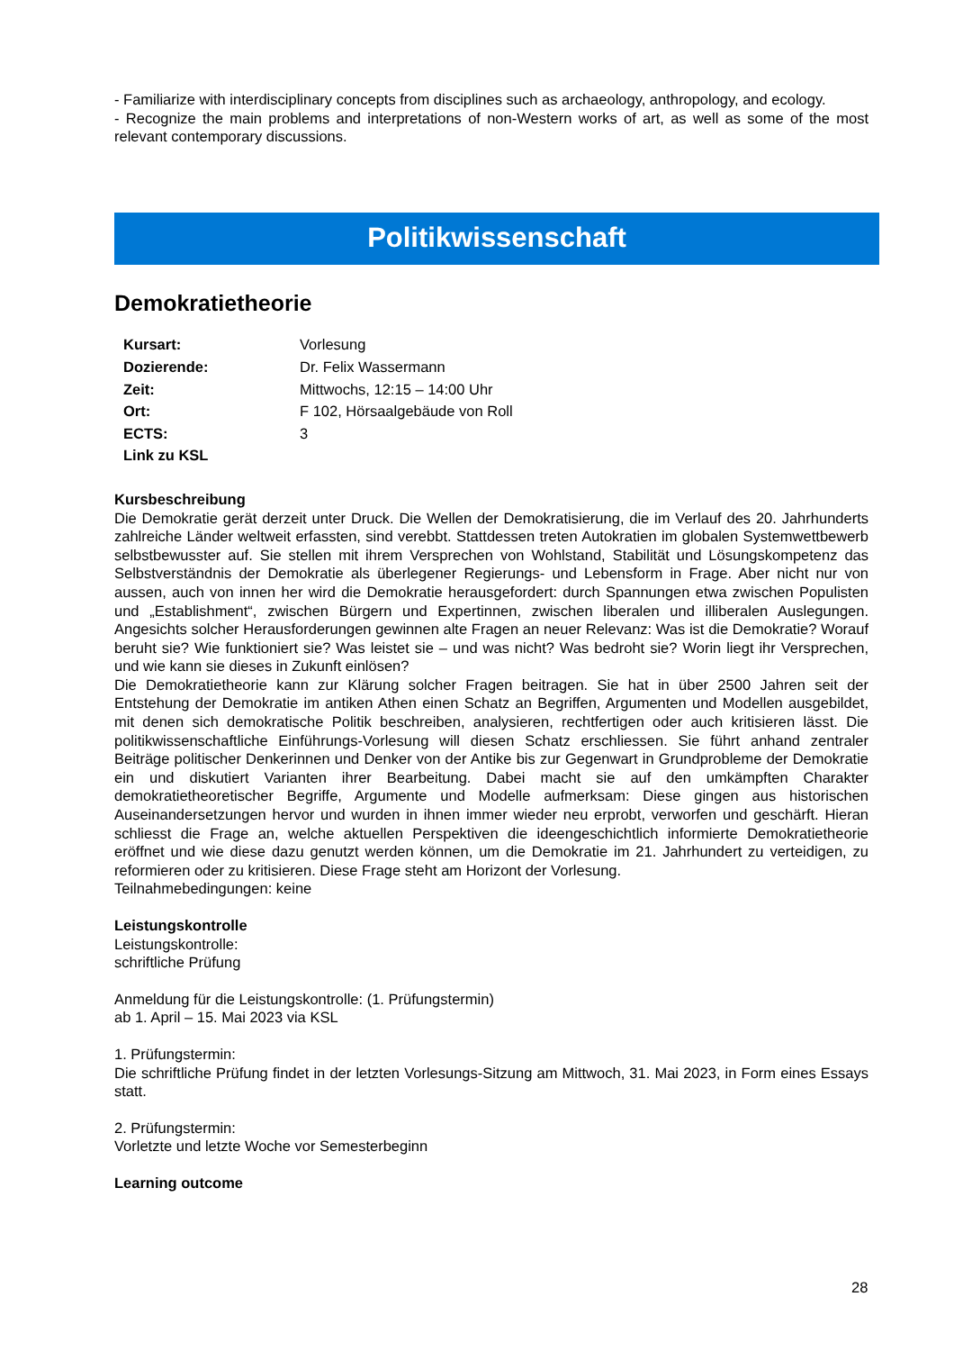- Familiarize with interdisciplinary concepts from disciplines such as archaeology, anthropology, and ecology.
- Recognize the main problems and interpretations of non-Western works of art, as well as some of the most relevant contemporary discussions.
Politikwissenschaft
Demokratietheorie
| Kursart: | Vorlesung |
| Dozierende: | Dr. Felix Wassermann |
| Zeit: | Mittwochs, 12:15 – 14:00 Uhr |
| Ort: | F 102, Hörsaalgebäude von Roll |
| ECTS: | 3 |
| Link zu KSL | |
Kursbeschreibung
Die Demokratie gerät derzeit unter Druck. Die Wellen der Demokratisierung, die im Verlauf des 20. Jahrhunderts zahlreiche Länder weltweit erfassten, sind verebbt. Stattdessen treten Autokratien im globalen Systemwettbewerb selbstbewusster auf. Sie stellen mit ihrem Versprechen von Wohlstand, Stabilität und Lösungskompetenz das Selbstverständnis der Demokratie als überlegener Regierungs- und Lebensform in Frage. Aber nicht nur von aussen, auch von innen her wird die Demokratie herausgefordert: durch Spannungen etwa zwischen Populisten und „Establishment“, zwischen Bürgern und Expertinnen, zwischen liberalen und illiberalen Auslegungen. Angesichts solcher Herausforderungen gewinnen alte Fragen an neuer Relevanz: Was ist die Demokratie? Worauf beruht sie? Wie funktioniert sie? Was leistet sie – und was nicht? Was bedroht sie? Worin liegt ihr Versprechen, und wie kann sie dieses in Zukunft einlösen?
Die Demokratietheorie kann zur Klärung solcher Fragen beitragen. Sie hat in über 2500 Jahren seit der Entstehung der Demokratie im antiken Athen einen Schatz an Begriffen, Argumenten und Modellen ausgebildet, mit denen sich demokratische Politik beschreiben, analysieren, rechtfertigen oder auch kritisieren lässt. Die politikwissenschaftliche Einführungs-Vorlesung will diesen Schatz erschliessen. Sie führt anhand zentraler Beiträge politischer Denkerinnen und Denker von der Antike bis zur Gegenwart in Grundprobleme der Demokratie ein und diskutiert Varianten ihrer Bearbeitung. Dabei macht sie auf den umkämpften Charakter demokratietheoretischer Begriffe, Argumente und Modelle aufmerksam: Diese gingen aus historischen Auseinandersetzungen hervor und wurden in ihnen immer wieder neu erprobt, verworfen und geschärft. Hieran schliesst die Frage an, welche aktuellen Perspektiven die ideengeschichtlich informierte Demokratietheorie eröffnet und wie diese dazu genutzt werden können, um die Demokratie im 21. Jahrhundert zu verteidigen, zu reformieren oder zu kritisieren. Diese Frage steht am Horizont der Vorlesung.
Teilnahmebedingungen: keine
Leistungskontrolle
Leistungskontrolle:
schriftliche Prüfung
Anmeldung für die Leistungskontrolle: (1. Prüfungstermin)
ab 1. April – 15. Mai 2023 via KSL
1. Prüfungstermin:
Die schriftliche Prüfung findet in der letzten Vorlesungs-Sitzung am Mittwoch, 31. Mai 2023, in Form eines Essays statt.
2. Prüfungstermin:
Vorletzte und letzte Woche vor Semesterbeginn
Learning outcome
28